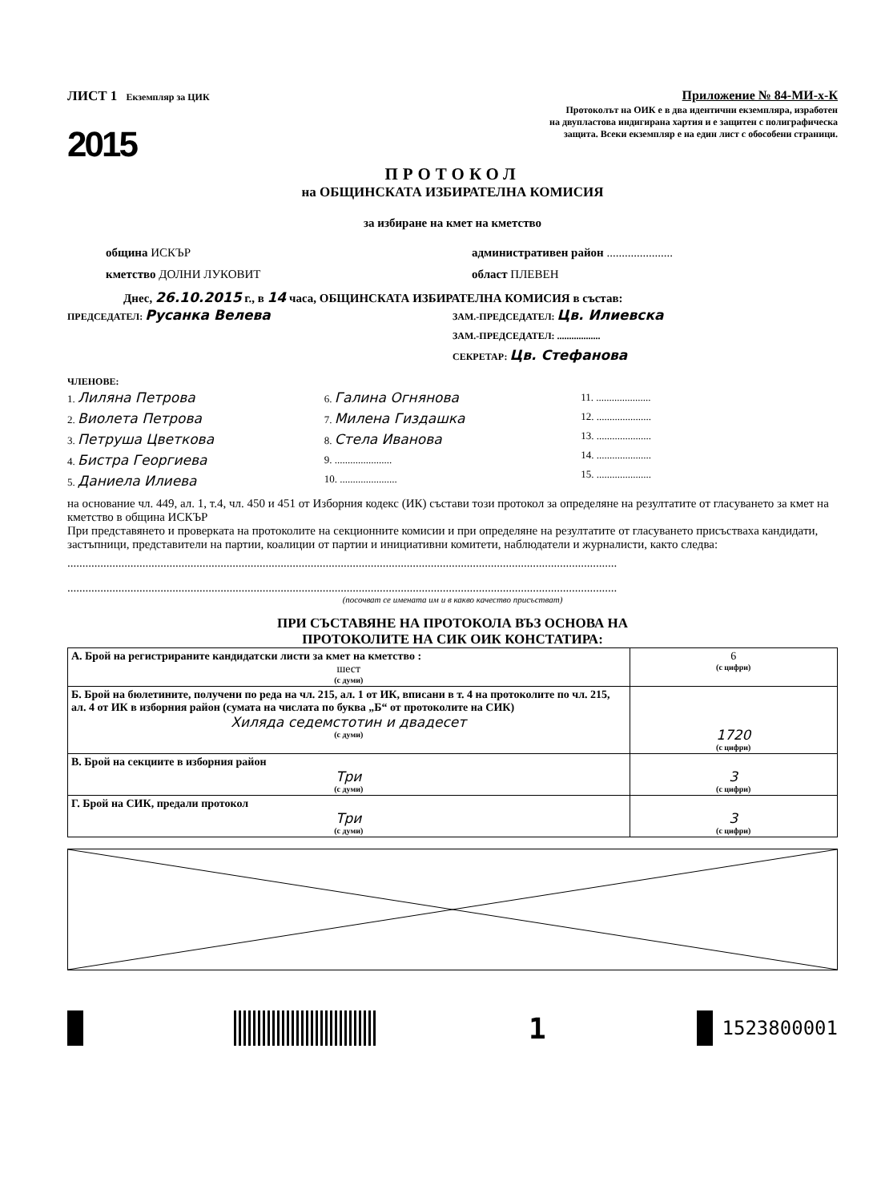ЛИСТ 1 Екземпляр за ЦИК
Приложение № 84-МИ-х-К
Протоколът на ОИК е в два идентични екземпляра, изработен
на двупластова индигирана хартия и е защитен с полиграфическа
защита. Всеки екземпляр е на един лист с обособени страници.
2015
ПРОТОКОЛ
на ОБЩИНСКАТА ИЗБИРАТЕЛНА КОМИСИЯ
за избиране на кмет на кметство
община ИСКЪР административен район ......................
кметство ДОЛНИ ЛУКОВИТ област ПЛЕВЕН
Днес, 26.10.2015 г., в 14 часа, ОБЩИНСКАТА ИЗБИРАТЕЛНА КОМИСИЯ в състав:
ПРЕДСЕДАТЕЛ: Русанка Велева
ЗАМ.-ПРЕДСЕДАТЕЛ: Цв. Илиевска
ЗАМ.-ПРЕДСЕДАТЕЛ: ..................
СЕКРЕТАР: Цв. Стефанова
ЧЛЕНОВЕ:
1. Лиляна Петрова
2. Виолета Петрова
3. Петруша Цветкова
4. Бистра Георгиева
5. Даниела Илиева
6. Галина Огнянова
7. Милена Гиздашка
8. Стела Иванова
9. ......................
10. ......................
11. .....................
12. .....................
13. .....................
14. .....................
15. .....................
на основание чл. 449, ал. 1, т.4, чл. 450 и 451 от Изборния кодекс (ИК) състави този протокол за определяне на резултатите от гласуването за кмет на кметство в община ИСКЪР
При представянето и проверката на протоколите на секционните комисии и при определяне на резултатите от гласуването присъстваха кандидати, застъпници, представители на партии, коалиции от партии и инициативни комитети, наблюдатели и журналисти, както следва:
.......................................................................................................................................................................................
.......................................................................................................................................................................................
(посочват се имената им и в какво качество присъстват)
ПРИ СЪСТАВЯНЕ НА ПРОТОКОЛА ВЪЗ ОСНОВА НА
ПРОТОКОЛИТЕ НА СИК ОИК КОНСТАТИРА:
| А. Брой на регистрираните кандидатски листи за кмет на кметство : шест (с думи) | 6 (с цифри) |
| Б. Брой на бюлетините, получени по реда на чл. 215, ал. 1 от ИК, вписани в т. 4 на протоколите по чл. 215, ал. 4 от ИК в изборния район (сумата на числата по буква „Б“ от протоколите на СИК) Хиляда седемстотин и двадесет (с думи) | 1720 (с цифри) |
| В. Брой на секциите в изборния район Три (с думи) | 3 (с цифри) |
| Г. Брой на СИК, предали протокол Три (с думи) | 3 (с цифри) |
1
1523800001